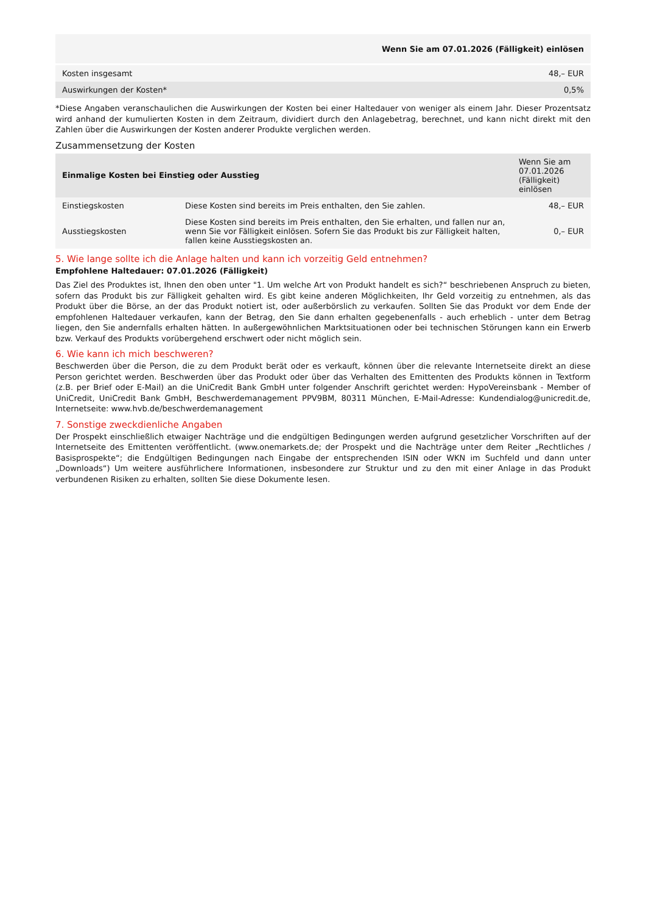| Wenn Sie am 07.01.2026 (Fälligkeit) einlösen | |
| Kosten insgesamt | 48,– EUR |
| Auswirkungen der Kosten* | 0,5% |
*Diese Angaben veranschaulichen die Auswirkungen der Kosten bei einer Haltedauer von weniger als einem Jahr. Dieser Prozentsatz wird anhand der kumulierten Kosten in dem Zeitraum, dividiert durch den Anlagebetrag, berechnet, und kann nicht direkt mit den Zahlen über die Auswirkungen der Kosten anderer Produkte verglichen werden.
Zusammensetzung der Kosten
| Einmalige Kosten bei Einstieg oder Ausstieg | | Wenn Sie am 07.01.2026 (Fälligkeit) einlösen |
| --- | --- | --- |
| Einstiegskosten | Diese Kosten sind bereits im Preis enthalten, den Sie zahlen. | 48,– EUR |
| Ausstiegskosten | Diese Kosten sind bereits im Preis enthalten, den Sie erhalten, und fallen nur an, wenn Sie vor Fälligkeit einlösen. Sofern Sie das Produkt bis zur Fälligkeit halten, fallen keine Ausstiegskosten an. | 0,– EUR |
5. Wie lange sollte ich die Anlage halten und kann ich vorzeitig Geld entnehmen?
Empfohlene Haltedauer: 07.01.2026 (Fälligkeit)
Das Ziel des Produktes ist, Ihnen den oben unter "1. Um welche Art von Produkt handelt es sich?“ beschriebenen Anspruch zu bieten, sofern das Produkt bis zur Fälligkeit gehalten wird. Es gibt keine anderen Möglichkeiten, Ihr Geld vorzeitig zu entnehmen, als das Produkt über die Börse, an der das Produkt notiert ist, oder außerbörslich zu verkaufen. Sollten Sie das Produkt vor dem Ende der empfohlenen Haltedauer verkaufen, kann der Betrag, den Sie dann erhalten gegebenenfalls - auch erheblich - unter dem Betrag liegen, den Sie andernfalls erhalten hätten. In außergewöhnlichen Marktsituationen oder bei technischen Störungen kann ein Erwerb bzw. Verkauf des Produkts vorübergehend erschwert oder nicht möglich sein.
6. Wie kann ich mich beschweren?
Beschwerden über die Person, die zu dem Produkt berät oder es verkauft, können über die relevante Internetseite direkt an diese Person gerichtet werden. Beschwerden über das Produkt oder über das Verhalten des Emittenten des Produkts können in Textform (z.B. per Brief oder E-Mail) an die UniCredit Bank GmbH unter folgender Anschrift gerichtet werden: HypoVereinsbank - Member of UniCredit, UniCredit Bank GmbH, Beschwerdemanagement PPV9BM, 80311 München, E-Mail-Adresse: Kundendialog@unicredit.de, Internetseite: www.hvb.de/beschwerdemanagement
7. Sonstige zweckdienliche Angaben
Der Prospekt einschließlich etwaiger Nachträge und die endgültigen Bedingungen werden aufgrund gesetzlicher Vorschriften auf der Internetseite des Emittenten veröffentlicht. (www.onemarkets.de; der Prospekt und die Nachträge unter dem Reiter „Rechtliches / Basisprospekte“; die Endgültigen Bedingungen nach Eingabe der entsprechenden ISIN oder WKN im Suchfeld und dann unter „Downloads“) Um weitere ausführlichere Informationen, insbesondere zur Struktur und zu den mit einer Anlage in das Produkt verbundenen Risiken zu erhalten, sollten Sie diese Dokumente lesen.